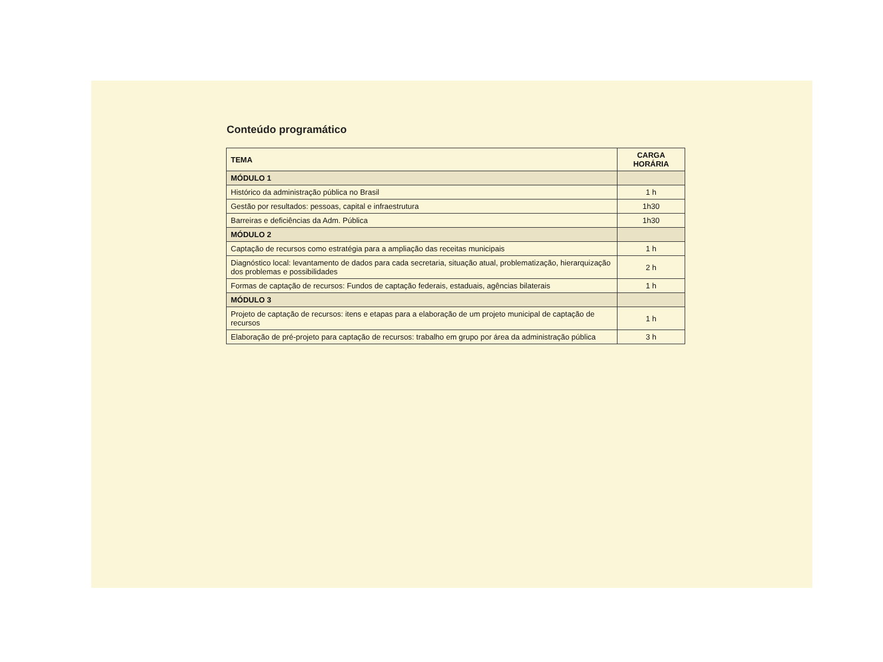Conteúdo programático
| TEMA | CARGA HORÁRIA |
| --- | --- |
| MÓDULO 1 | |
| Histórico da administração pública no Brasil | 1 h |
| Gestão por resultados: pessoas, capital e infraestrutura | 1h30 |
| Barreiras e deficiências da Adm. Pública | 1h30 |
| MÓDULO 2 | |
| Captação de recursos como estratégia para a ampliação das receitas municipais | 1 h |
| Diagnóstico local: levantamento de dados para cada secretaria, situação atual, problematização, hierarquização dos problemas e possibilidades | 2 h |
| Formas de captação de recursos: Fundos de captação federais, estaduais, agências bilaterais | 1 h |
| MÓDULO 3 | |
| Projeto de captação de recursos: itens e etapas para a elaboração de um projeto municipal de captação de recursos | 1 h |
| Elaboração de pré-projeto para captação de recursos: trabalho em grupo por área da administração pública | 3 h |